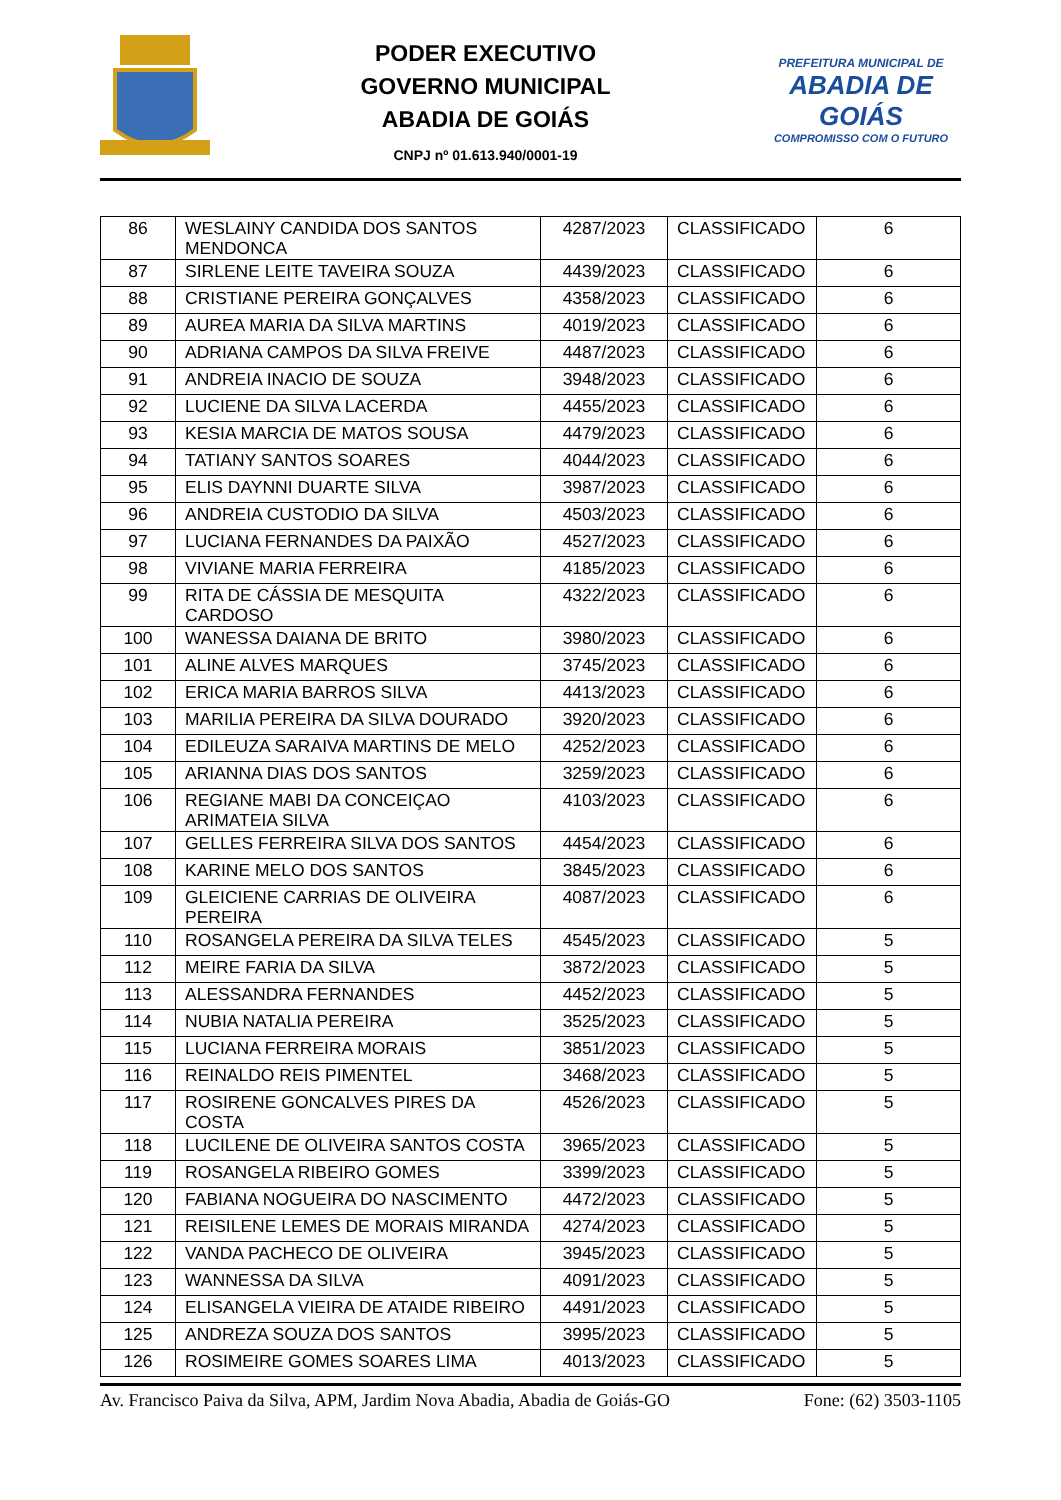PODER EXECUTIVO
GOVERNO MUNICIPAL
ABADIA DE GOIÁS
CNPJ nº 01.613.940/0001-19
PREFEITURA MUNICIPAL DE
ABADIA DE GOIÁS
COMPROMISSO COM O FUTURO
| 86 | WESLAINY CANDIDA DOS SANTOS MENDONCA | 4287/2023 | CLASSIFICADO | 6 |
| 87 | SIRLENE LEITE TAVEIRA SOUZA | 4439/2023 | CLASSIFICADO | 6 |
| 88 | CRISTIANE PEREIRA GONÇALVES | 4358/2023 | CLASSIFICADO | 6 |
| 89 | AUREA MARIA DA SILVA MARTINS | 4019/2023 | CLASSIFICADO | 6 |
| 90 | ADRIANA CAMPOS DA SILVA FREIVE | 4487/2023 | CLASSIFICADO | 6 |
| 91 | ANDREIA INACIO DE SOUZA | 3948/2023 | CLASSIFICADO | 6 |
| 92 | LUCIENE DA SILVA LACERDA | 4455/2023 | CLASSIFICADO | 6 |
| 93 | KESIA MARCIA DE MATOS SOUSA | 4479/2023 | CLASSIFICADO | 6 |
| 94 | TATIANY SANTOS SOARES | 4044/2023 | CLASSIFICADO | 6 |
| 95 | ELIS DAYNNI DUARTE SILVA | 3987/2023 | CLASSIFICADO | 6 |
| 96 | ANDREIA CUSTODIO DA SILVA | 4503/2023 | CLASSIFICADO | 6 |
| 97 | LUCIANA FERNANDES DA PAIXÃO | 4527/2023 | CLASSIFICADO | 6 |
| 98 | VIVIANE MARIA FERREIRA | 4185/2023 | CLASSIFICADO | 6 |
| 99 | RITA DE CÁSSIA DE MESQUITA CARDOSO | 4322/2023 | CLASSIFICADO | 6 |
| 100 | WANESSA DAIANA DE BRITO | 3980/2023 | CLASSIFICADO | 6 |
| 101 | ALINE ALVES MARQUES | 3745/2023 | CLASSIFICADO | 6 |
| 102 | ERICA MARIA BARROS SILVA | 4413/2023 | CLASSIFICADO | 6 |
| 103 | MARILIA PEREIRA DA SILVA DOURADO | 3920/2023 | CLASSIFICADO | 6 |
| 104 | EDILEUZA SARAIVA MARTINS DE MELO | 4252/2023 | CLASSIFICADO | 6 |
| 105 | ARIANNA DIAS DOS SANTOS | 3259/2023 | CLASSIFICADO | 6 |
| 106 | REGIANE MABI DA CONCEIÇAO ARIMATEIA SILVA | 4103/2023 | CLASSIFICADO | 6 |
| 107 | GELLES FERREIRA SILVA DOS SANTOS | 4454/2023 | CLASSIFICADO | 6 |
| 108 | KARINE MELO DOS SANTOS | 3845/2023 | CLASSIFICADO | 6 |
| 109 | GLEICIENE CARRIAS DE OLIVEIRA PEREIRA | 4087/2023 | CLASSIFICADO | 6 |
| 110 | ROSANGELA PEREIRA DA SILVA TELES | 4545/2023 | CLASSIFICADO | 5 |
| 112 | MEIRE FARIA DA SILVA | 3872/2023 | CLASSIFICADO | 5 |
| 113 | ALESSANDRA FERNANDES | 4452/2023 | CLASSIFICADO | 5 |
| 114 | NUBIA NATALIA PEREIRA | 3525/2023 | CLASSIFICADO | 5 |
| 115 | LUCIANA FERREIRA MORAIS | 3851/2023 | CLASSIFICADO | 5 |
| 116 | REINALDO REIS PIMENTEL | 3468/2023 | CLASSIFICADO | 5 |
| 117 | ROSIRENE GONCALVES PIRES DA COSTA | 4526/2023 | CLASSIFICADO | 5 |
| 118 | LUCILENE DE OLIVEIRA SANTOS COSTA | 3965/2023 | CLASSIFICADO | 5 |
| 119 | ROSANGELA RIBEIRO GOMES | 3399/2023 | CLASSIFICADO | 5 |
| 120 | FABIANA NOGUEIRA DO NASCIMENTO | 4472/2023 | CLASSIFICADO | 5 |
| 121 | REISILENE LEMES DE MORAIS MIRANDA | 4274/2023 | CLASSIFICADO | 5 |
| 122 | VANDA PACHECO DE OLIVEIRA | 3945/2023 | CLASSIFICADO | 5 |
| 123 | WANNESSA DA SILVA | 4091/2023 | CLASSIFICADO | 5 |
| 124 | ELISANGELA VIEIRA DE ATAIDE RIBEIRO | 4491/2023 | CLASSIFICADO | 5 |
| 125 | ANDREZA SOUZA DOS SANTOS | 3995/2023 | CLASSIFICADO | 5 |
| 126 | ROSIMEIRE GOMES SOARES LIMA | 4013/2023 | CLASSIFICADO | 5 |
Av. Francisco Paiva da Silva, APM, Jardim Nova Abadia, Abadia de Goiás-GO Fone: (62) 3503-1105